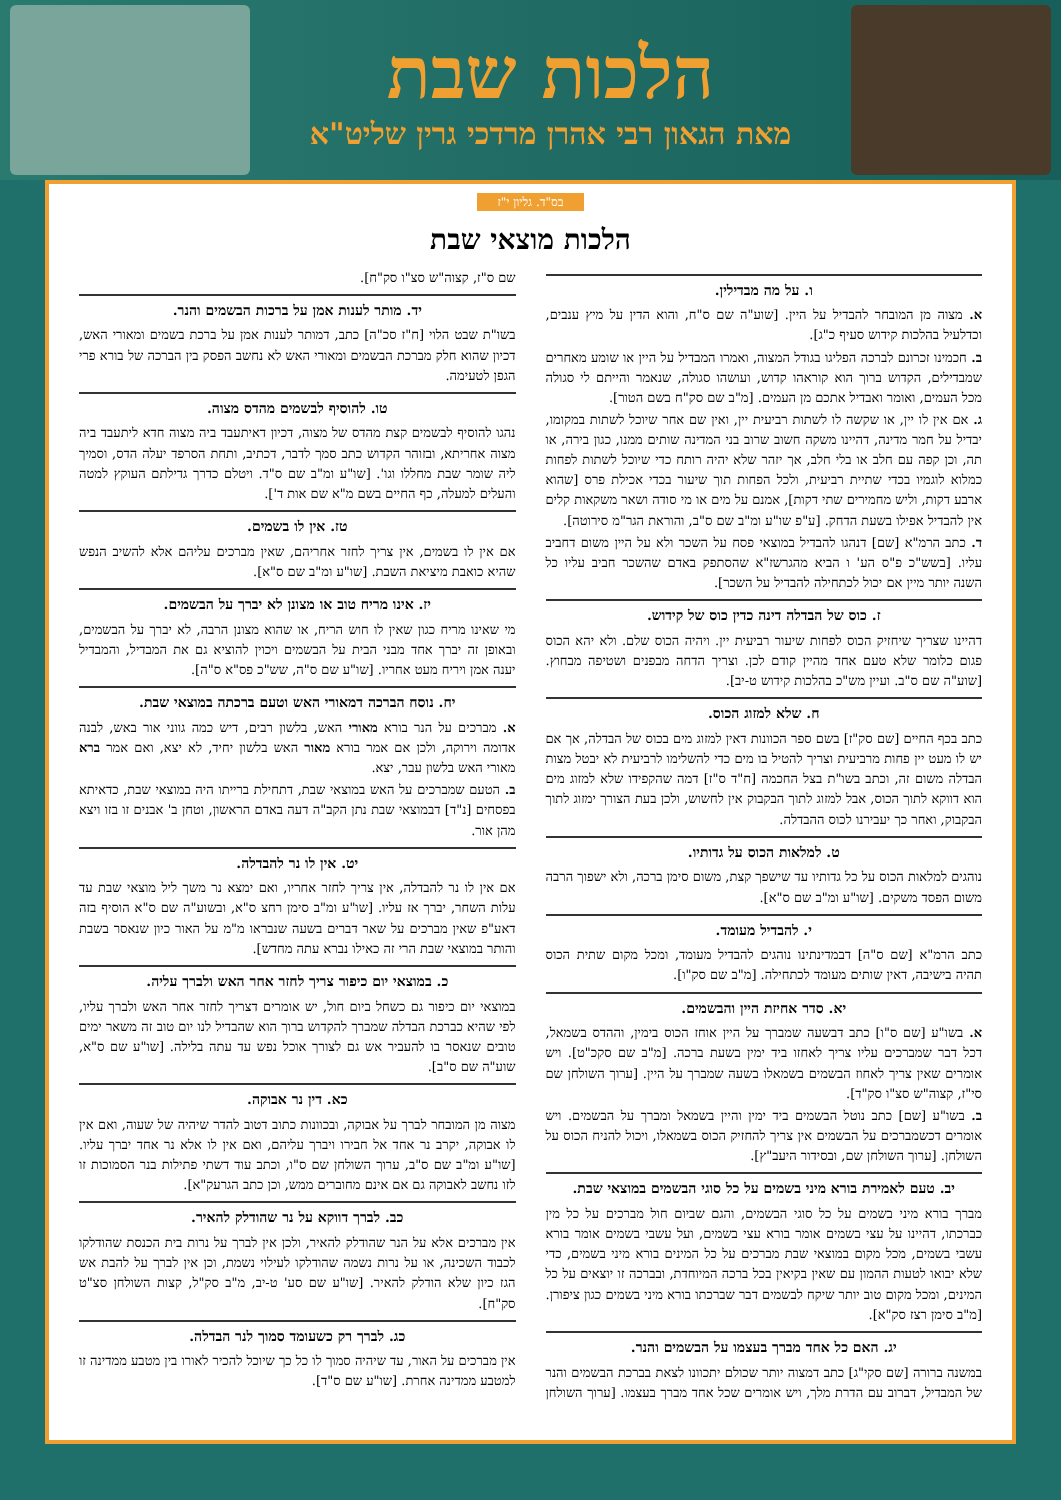הלכות שבת
מאת הגאון רבי אהרן מרדכי גרין שליט"א
בס"ד. גליון י"ז
הלכות מוצאי שבת
ו. על מה מבדילין.
א. מצוה מן המובחר להבדיל על היין. [שוע"ה שם ס"ח, והוא הדין על מיץ ענבים, וכדלעיל בהלכות קידוש סעיף כ"ג].
ב. חכמינו זכרונם לברכה הפליגו בגודל המצוה, ואמרו המבדיל על היין או שומע מאחרים שמבדילים, הקדוש ברוך הוא קוראהו קדוש, ועושהו סגולה, שנאמר והייתם לי סגולה מכל העמים, ואומר ואבדיל אתכם מן העמים. [מ"ב שם סק"ח בשם הטור].
ג. אם אין לו יין, או שקשה לו לשתות רביעית יין, ואין שם אחר שיוכל לשתות במקומו, יבדיל על חמר מדינה, דהיינו משקה חשוב שרוב בני המדינה שותים ממנו, כגון בירה, או תה, וכן קפה עם חלב או בלי חלב, אך יזהר שלא יהיה רותח כדי שיוכל לשתות לפחות כמלוא לוגמיו בכדי שתיית רביעית, ולכל הפחות תוך שיעור בכדי אכילת פרס [שהוא ארבע דקות, וליש מחמירים שתי דקות], אמנם על מים או מי סודה ושאר משקאות קלים אין להבדיל אפילו בשעת הדחק. [ע"פ שו"ע ומ"ב שם ס"ב, והוראת הגר"מ סירוטה].
ד. כתב הרמ"א [שם] דנהגו להבדיל במוצאי פסח על השכר ולא על היין משום דחביב עליו. [בשש"כ פ"ס הע' ו הביא מהגרשז"א שהסתפק באדם שהשכר חביב עליו כל השנה יותר מיין אם יכול לכתחילה להבדיל על השכר].
ז. כוס של הבדלה דינה כדין כוס של קידוש.
דהיינו שצריך שיחזיק הכוס לפחות שיעור רביעית יין. ויהיה הכוס שלם. ולא יהא הכוס פגום כלומר שלא טעם אחד מהיין קודם לכן. וצריך הדחה מבפנים ושטיפה מבחוץ. [שוע"ה שם ס"ב. ועיין מש"כ בהלכות קידוש ט-יב].
ח. שלא למזוג הכוס.
כתב בכף החיים [שם סק"ז] בשם ספר הכוונות דאין למזוג מים בכוס של הבדלה, אך אם יש לו מעט יין פחות מרביעית וצריך להטיל בו מים כדי להשלימו לרביעית לא יבטל מצות הבדלה משום זה, וכתב בשו"ת בצל החכמה [ח"ד ס"ז] דמה שהקפידו שלא למזוג מים הוא דווקא לתוך הכוס, אבל למזוג לתוך הבקבוק אין לחשוש, ולכן בעת הצורך ימזוג לתוך הבקבוק, ואחר כך יעבירנו לכוס ההבדלה.
ט. למלאות הכוס על גדותיו.
נוהגים למלאות הכוס על כל גדותיו עד שישפך קצת, משום סימן ברכה, ולא ישפוך הרבה משום הפסד משקים. [שו"ע ומ"ב שם ס"א].
י. להבדיל מעומד.
כתב הרמ"א [שם ס"ה] דבמדינתינו נוהגים להבדיל מעומד, ומכל מקום שתית הכוס תהיה בישיבה, דאין שותים מעומד לכתחילה. [מ"ב שם סק"ו].
יא. סדר אחיזת היין והבשמים.
א. בשו"ע [שם ס"ו] כתב דבשעה שמברך על היין אוחז הכוס בימין, וההדס בשמאל, דכל דבר שמברכים עליו צריך לאחזו ביד ימין בשעת ברכה. [מ"ב שם סקכ"ט]. ויש אומרים שאין צריך לאחוז הבשמים בשמאלו בשעה שמברך על היין. [ערוך השולחן שם סי"ז, קצוה"ש סצ"ו סק"ד].
ב. בשו"ע [שם] כתב נוטל הבשמים ביד ימין והיין בשמאל ומברך על הבשמים. ויש אומרים דכשמברכים על הבשמים אין צריך להחזיק הכוס בשמאלו, ויכול להניח הכוס על השולחן. [ערוך השולחן שם, ובסידור היעב"ץ].
יב. טעם לאמירת בורא מיני בשמים על כל סוגי הבשמים במוצאי שבת.
מברך בורא מיני בשמים על כל סוגי הבשמים, והגם שביום חול מברכים על כל מין כברכתו, דהיינו על עצי בשמים אומר בורא עצי בשמים, ועל עשבי בשמים אומר בורא עשבי בשמים, מכל מקום במוצאי שבת מברכים על כל המינים בורא מיני בשמים, כדי שלא יבואו לטעות ההמון עם שאין בקיאין בכל ברכה המיוחדת, ובברכה זו יוצאים על כל המינים, ומכל מקום טוב יותר שיקח לבשמים דבר שברכתו בורא מיני בשמים כגון ציפורן. [מ"ב סימן רצז סק"א].
יג. האם כל אחד מברך בעצמו על הבשמים והנר.
במשנה ברורה [שם סקי"ג] כתב דמצוה יותר שכולם יתכוונו לצאת בברכת הבשמים והנר של המבדיל, דברוב עם הדרת מלך, ויש אומרים שכל אחד מברך בעצמו. [ערוך השולחן שם ס"ז, קצוה"ש סצ"ו סק"ח].
יד. מותר לענות אמן על ברכות הבשמים והנר.
בשו"ת שבט הלוי [ח"ז סכ"ה] כתב, דמותר לענות אמן על ברכת בשמים ומאורי האש, דכיון שהוא חלק מברכת הבשמים ומאורי האש לא נחשב הפסק בין הברכה של בורא פרי הגפן לטעימה.
טו. להוסיף לבשמים מהדס מצוה.
נהגו להוסיף לבשמים קצת מהדס של מצוה, דכיון דאיתעבד ביה מצוה חדא ליתעבד ביה מצוה אחריתא, ובזוהר הקדוש כתב סמך לדבר, דכתיב, ותחת הסרפד יעלה הדס, וסמיך ליה שומר שבת מחללו וגו'. [שו"ע ומ"ב שם ס"ד. ויטלם כדרך גדילתם העוקץ למטה והעלים למעלה, כף החיים בשם מ"א שם אות ד'].
טז. אין לו בשמים.
אם אין לו בשמים, אין צריך לחזר אחריהם, שאין מברכים עליהם אלא להשיב הנפש שהיא כואבת מיציאת השבת. [שו"ע ומ"ב שם ס"א].
יז. אינו מריח טוב או מצונן לא יברך על הבשמים.
מי שאינו מריח כגון שאין לו חוש הריח, או שהוא מצונן הרבה, לא יברך על הבשמים, ובאופן זה יברך אחד מבני הבית על הבשמים ויכוין להוציא גם את המבדיל, והמבדיל יענה אמן ויריח מעט אחריו. [שו"ע שם ס"ה, שש"כ פס"א ס"ה].
יח. נוסח הברכה דמאורי האש וטעם ברכתה במוצאי שבת.
א. מברכים על הנר בורא מאורי האש, בלשון רבים, דיש כמה גווני אור באש, לבנה אדומה וירוקה, ולכן אם אמר בורא מאור האש בלשון יחיד, לא יצא, ואם אמר ברא מאורי האש בלשון עבר, יצא.
ב. הטעם שמברכים על האש במוצאי שבת, דתחילת ברייתו היה במוצאי שבת, כדאיתא בפסחים [נ"ד] דבמוצאי שבת נתן הקב"ה דעה באדם הראשון, וטחן ב' אבנים זו בזו ויצא מהן אור.
יט. אין לו נר להבדלה.
אם אין לו נר להבדלה, אין צריך לחזר אחריו, ואם ימצא נר משך ליל מוצאי שבת עד עלות השחר, יברך אז עליו. [שו"ע ומ"ב סימן רחצ ס"א, ובשוע"ה שם ס"א הוסיף בזה דאע"פ שאין מברכים על שאר דברים בשעה שנבראו מ"מ על האור כיון שנאסר בשבת והותר במוצאי שבת הרי זה כאילו נברא עתה מחדש].
כ. במוצאי יום כיפור צריך לחזר אחר האש ולברך עליה.
במוצאי יום כיפור גם כשחל ביום חול, יש אומרים דצריך לחזר אחר האש ולברך עליו, לפי שהיא כברכת הבדלה שמברך להקדוש ברוך הוא שהבדיל לנו יום טוב זה משאר ימים טובים שנאסר בו להעביר אש גם לצורך אוכל נפש עד עתה בלילה. [שו"ע שם ס"א, שוע"ה שם ס"ב].
כא. דין נר אבוקה.
מצוה מן המובחר לברך על אבוקה, ובכוונות כתוב דטוב להדר שיהיה של שעוה, ואם אין לו אבוקה, יקרב נר אחד אל חבירו ויברך עליהם, ואם אין לו אלא נר אחד יברך עליו. [שו"ע ומ"ב שם ס"ב, ערוך השולחן שם ס"ו, וכתב עוד דשתי פתילות בנר הסמוכות זו לזו נחשב לאבוקה גם אם אינם מחוברים ממש, וכן כתב הגרעק"א].
כב. לברך דווקא על נר שהודלק להאיר.
אין מברכים אלא על הנר שהודלק להאיר, ולכן אין לברך על נרות בית הכנסת שהודלקו לכבוד השכינה, או על נרות נשמה שהודלקו לעילוי נשמת, וכן אין לברך על להבת אש הגז כיון שלא הודלק להאיר. [שו"ע שם סע' ט-יב, מ"ב סק"ל, קצות השולחן סצ"ט סק"ח].
כג. לברך רק כשעומד סמוך לנר הבדלה.
אין מברכים על האור, עד שיהיה סמוך לו כל כך שיוכל להכיר לאורו בין מטבע ממדינה זו למטבע ממדינה אחרת. [שו"ע שם ס"ד].